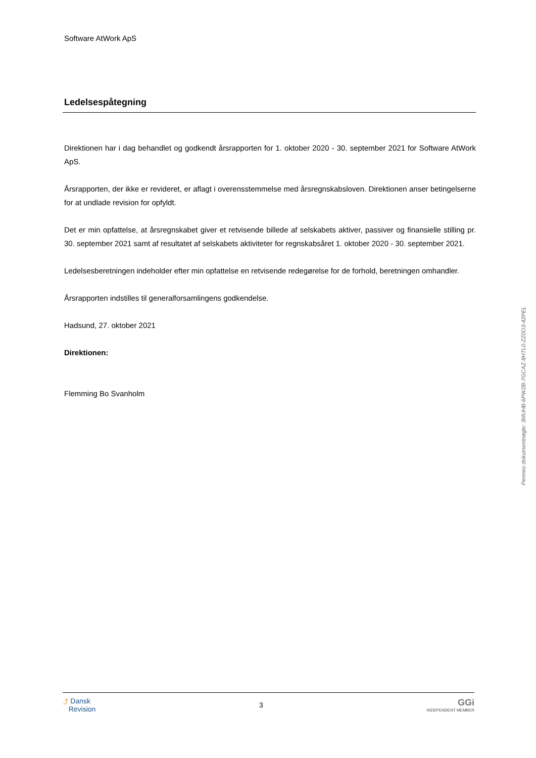Software AtWork ApS
Ledelsespåtegning
Direktionen har i dag behandlet og godkendt årsrapporten for 1. oktober 2020 - 30. september 2021 for Software AtWork ApS.
Årsrapporten, der ikke er revideret, er aflagt i overensstemmelse med årsregnskabsloven. Direktionen anser betingelserne for at undlade revision for opfyldt.
Det er min opfattelse, at årsregnskabet giver et retvisende billede af selskabets aktiver, passiver og finansielle stilling pr. 30. september 2021 samt af resultatet af selskabets aktiviteter for regnskabsåret 1. oktober 2020 - 30. september 2021.
Ledelsesberetningen indeholder efter min opfattelse en retvisende redegørelse for de forhold, beretningen omhandler.
Årsrapporten indstilles til generalforsamlingens godkendelse.
Hadsund, 27. oktober 2021
Direktionen:
Flemming Bo Svanholm
⤴ Dansk
Revision
3
GGi
INDEPENDENT MEMBER
Penneo dokumentnøgle: 3MUHB-6PW2B-7GCAZ-8HTL0-ZZ0O3-42PEL